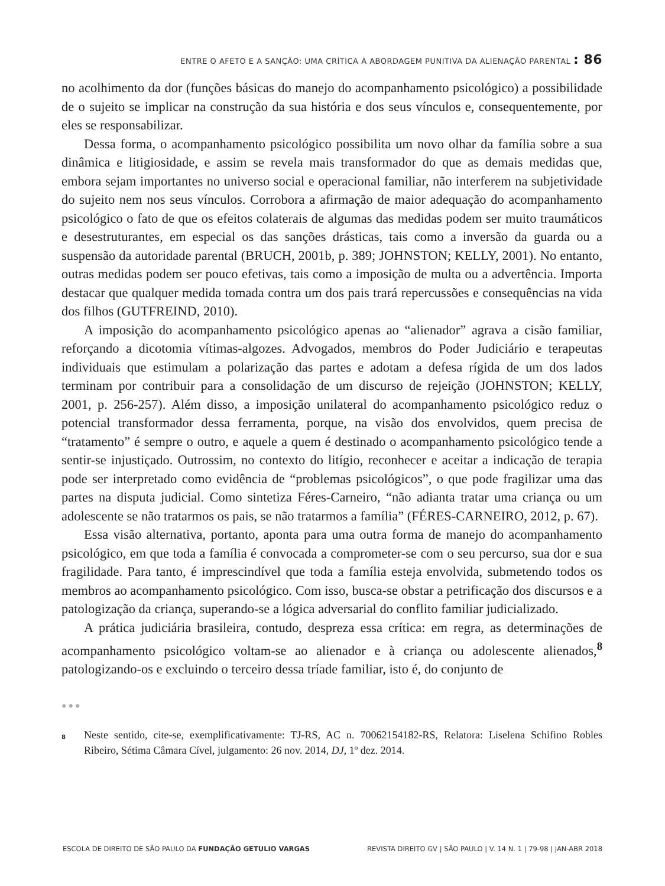ENTRE O AFETO E A SANÇÃO: UMA CRÍTICA À ABORDAGEM PUNITIVA DA ALIENAÇÃO PARENTAL : 86
no acolhimento da dor (funções básicas do manejo do acompanhamento psicológico) a possibilidade de o sujeito se implicar na construção da sua história e dos seus vínculos e, consequentemente, por eles se responsabilizar.
Dessa forma, o acompanhamento psicológico possibilita um novo olhar da família sobre a sua dinâmica e litigiosidade, e assim se revela mais transformador do que as demais medidas que, embora sejam importantes no universo social e operacional familiar, não interferem na subjetividade do sujeito nem nos seus vínculos. Corrobora a afirmação de maior adequação do acompanhamento psicológico o fato de que os efeitos colaterais de algumas das medidas podem ser muito traumáticos e desestruturantes, em especial os das sanções drásticas, tais como a inversão da guarda ou a suspensão da autoridade parental (BRUCH, 2001b, p. 389; JOHNSTON; KELLY, 2001). No entanto, outras medidas podem ser pouco efetivas, tais como a imposição de multa ou a advertência. Importa destacar que qualquer medida tomada contra um dos pais trará repercussões e consequências na vida dos filhos (GUTFREIND, 2010).
A imposição do acompanhamento psicológico apenas ao “alienador” agrava a cisão familiar, reforçando a dicotomia vítimas-algozes. Advogados, membros do Poder Judiciário e terapeutas individuais que estimulam a polarização das partes e adotam a defesa rígida de um dos lados terminam por contribuir para a consolidação de um discurso de rejeição (JOHNSTON; KELLY, 2001, p. 256-257). Além disso, a imposição unilateral do acompanhamento psicológico reduz o potencial transformador dessa ferramenta, porque, na visão dos envolvidos, quem precisa de “tratamento” é sempre o outro, e aquele a quem é destinado o acompanhamento psicológico tende a sentir-se injustiçado. Outrossim, no contexto do litígio, reconhecer e aceitar a indicação de terapia pode ser interpretado como evidência de “problemas psicológicos”, o que pode fragilizar uma das partes na disputa judicial. Como sintetiza Féres-Carneiro, “não adianta tratar uma criança ou um adolescente se não tratarmos os pais, se não tratarmos a família” (FÉRES-CARNEIRO, 2012, p. 67).
Essa visão alternativa, portanto, aponta para uma outra forma de manejo do acompanhamento psicológico, em que toda a família é convocada a comprometer-se com o seu percurso, sua dor e sua fragilidade. Para tanto, é imprescindível que toda a família esteja envolvida, submetendo todos os membros ao acompanhamento psicológico. Com isso, busca-se obstar a petrificação dos discursos e a patologização da criança, superando-se a lógica adversarial do conflito familiar judicializado.
A prática judiciária brasileira, contudo, despreza essa crítica: em regra, as determinações de acompanhamento psicológico voltam-se ao alienador e à criança ou adolescente alienados,<sup>8</sup> patologizando-os e excluindo o terceiro dessa tríade familiar, isto é, do conjunto de
●●●
8
Neste sentido, cite-se, exemplificativamente: TJ-RS, AC n. 70062154182-RS, Relatora: Liselena Schifino Robles Ribeiro, Sétima Câmara Cível, julgamento: 26 nov. 2014, DJ, 1º dez. 2014.
ESCOLA DE DIREITO DE SÃO PAULO DA FUNDAÇÃO GETULIO VARGAS REVISTA DIREITO GV | SÃO PAULO | V. 14 N. 1 | 79-98 | JAN-ABR 2018